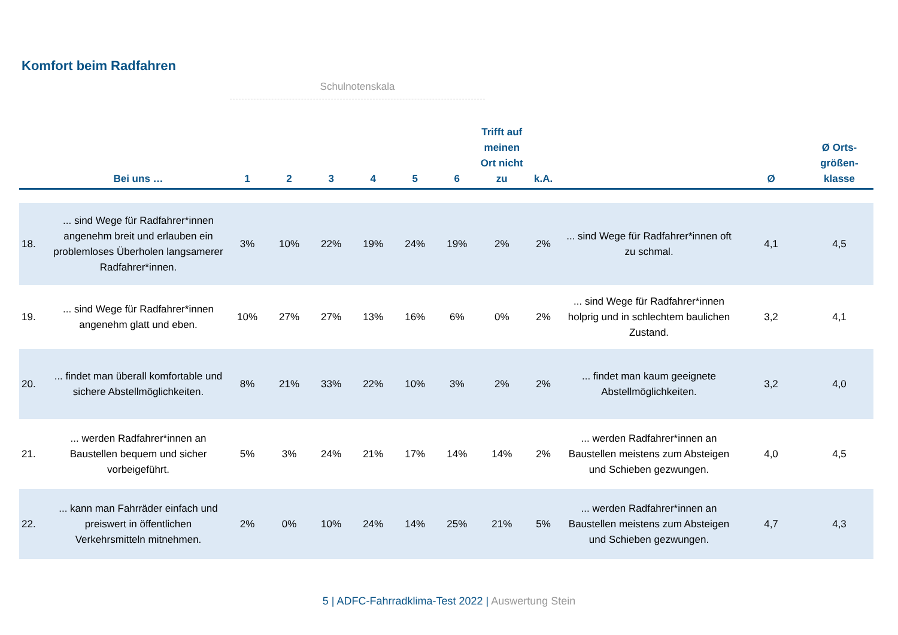Komfort beim Radfahren
Schulnotenskala
| | Bei uns … | 1 | 2 | 3 | 4 | 5 | 6 | Trifft auf meinen Ort nicht zu | k.A. | | Ø | Ø Orts-größen-klasse |
| --- | --- | --- | --- | --- | --- | --- | --- | --- | --- | --- | --- | --- |
| 18. | ... sind Wege für Radfahrer*innen angenehm breit und erlauben ein problemloses Überholen langsamerer Radfahrer*innen. | 3% | 10% | 22% | 19% | 24% | 19% | 2% | 2% | ... sind Wege für Radfahrer*innen oft zu schmal. | 4,1 | 4,5 |
| 19. | ... sind Wege für Radfahrer*innen angenehm glatt und eben. | 10% | 27% | 27% | 13% | 16% | 6% | 0% | 2% | ... sind Wege für Radfahrer*innen holprig und in schlechtem baulichen Zustand. | 3,2 | 4,1 |
| 20. | ... findet man überall komfortable und sichere Abstellmöglichkeiten. | 8% | 21% | 33% | 22% | 10% | 3% | 2% | 2% | ... findet man kaum geeignete Abstellmöglichkeiten. | 3,2 | 4,0 |
| 21. | ... werden Radfahrer*innen an Baustellen bequem und sicher vorbeigeführt. | 5% | 3% | 24% | 21% | 17% | 14% | 14% | 2% | ... werden Radfahrer*innen an Baustellen meistens zum Absteigen und Schieben gezwungen. | 4,0 | 4,5 |
| 22. | ... kann man Fahrräder einfach und preiswert in öffentlichen Verkehrsmitteln mitnehmen. | 2% | 0% | 10% | 24% | 14% | 25% | 21% | 5% | ... werden Radfahrer*innen an Baustellen meistens zum Absteigen und Schieben gezwungen. | 4,7 | 4,3 |
5 | ADFC-Fahrradklima-Test 2022 | Auswertung Stein